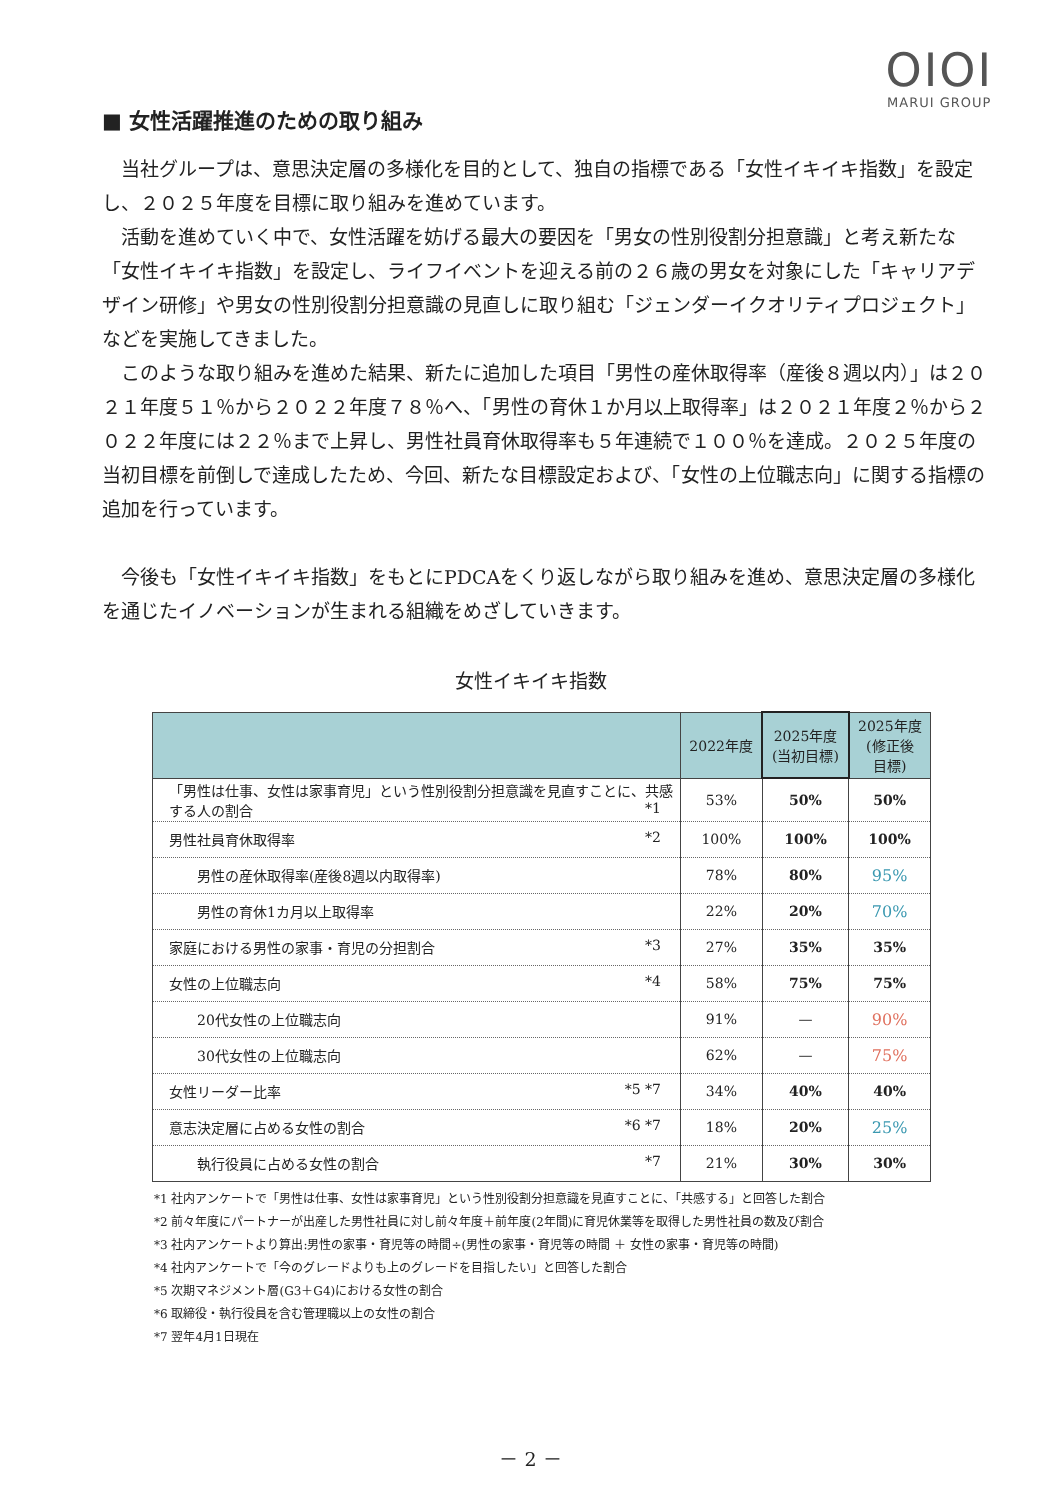OIOI
MARUI GROUP
■ 女性活躍推進のための取り組み
当社グループは、意思決定層の多様化を目的として、独自の指標である「女性イキイキ指数」を設定し、２０２５年度を目標に取り組みを進めています。
活動を進めていく中で、女性活躍を妨げる最大の要因を「男女の性別役割分担意識」と考え新たな「女性イキイキ指数」を設定し、ライフイベントを迎える前の２６歳の男女を対象にした「キャリアデザイン研修」や男女の性別役割分担意識の見直しに取り組む「ジェンダーイクオリティプロジェクト」などを実施してきました。
このような取り組みを進めた結果、新たに追加した項目「男性の産休取得率（産後８週以内）」は２０２１年度５１％から２０２２年度７８％へ、「男性の育休１か月以上取得率」は２０２１年度２％から２０２２年度には２２％まで上昇し、男性社員育休取得率も５年連続で１００％を達成。２０２５年度の当初目標を前倒しで達成したため、今回、新たな目標設定および、「女性の上位職志向」に関する指標の追加を行っています。
今後も「女性イキイキ指数」をもとにPDCAをくり返しながら取り組みを進め、意思決定層の多様化を通じたイノベーションが生まれる組織をめざしていきます。
女性イキイキ指数
| | 2022年度 | 2025年度 (当初目標) | 2025年度 (修正後 目標) |
| --- | --- | --- | --- |
| 「男性は仕事、女性は家事育児」という性別役割分担意識を見直すことに、共感する人の割合 *1 | 53% | 50% | 50% |
| 男性社員育休取得率 *2 | 100% | 100% | 100% |
| 男性の産休取得率(産後8週以内取得率) | 78% | 80% | 95% |
| 男性の育休1カ月以上取得率 | 22% | 20% | 70% |
| 家庭における男性の家事・育児の分担割合 *3 | 27% | 35% | 35% |
| 女性の上位職志向 *4 | 58% | 75% | 75% |
| 20代女性の上位職志向 | 91% | — | 90% |
| 30代女性の上位職志向 | 62% | — | 75% |
| 女性リーダー比率 *5 *7 | 34% | 40% | 40% |
| 意志決定層に占める女性の割合 *6 *7 | 18% | 20% | 25% |
| 執行役員に占める女性の割合 *7 | 21% | 30% | 30% |
*1 社内アンケートで「男性は仕事、女性は家事育児」という性別役割分担意識を見直すことに、「共感する」と回答した割合
*2 前々年度にパートナーが出産した男性社員に対し前々年度＋前年度(2年間)に育児休業等を取得した男性社員の数及び割合
*3 社内アンケートより算出:男性の家事・育児等の時間÷(男性の家事・育児等の時間 ＋ 女性の家事・育児等の時間)
*4 社内アンケートで「今のグレードよりも上のグレードを目指したい」と回答した割合
*5 次期マネジメント層(G3＋G4)における女性の割合
*6 取締役・執行役員を含む管理職以上の女性の割合
*7 翌年4月1日現在
－ 2 －